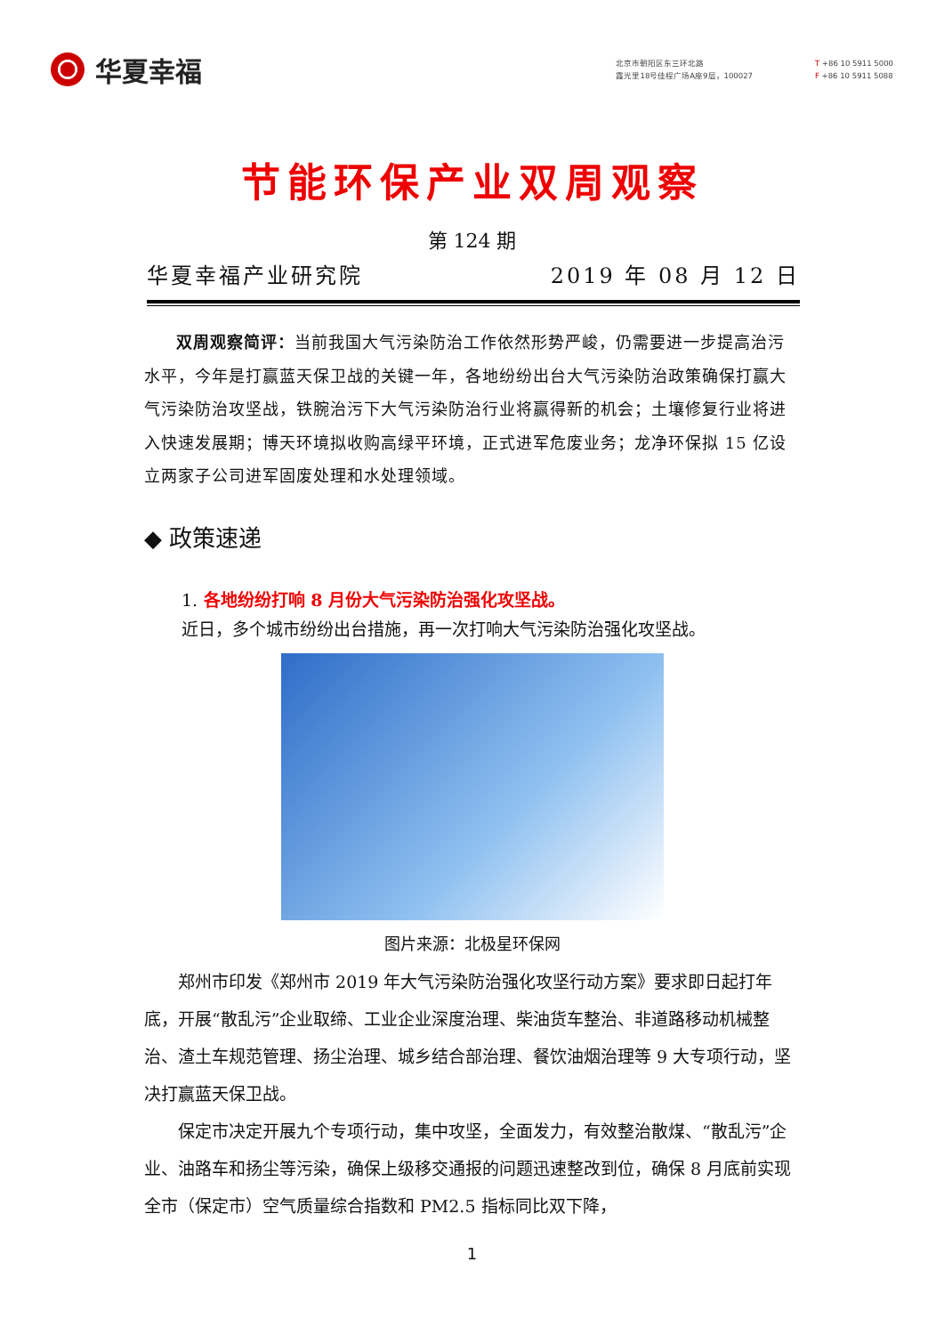华夏幸福
北京市朝阳区东三环北路
霞光里18号佳程广场A座9层，100027
T +86 10 5911 5000
F +86 10 5911 5088
节能环保产业双周观察
第 124 期
华夏幸福产业研究院 2019 年 08 月 12 日
双周观察简评：当前我国大气污染防治工作依然形势严峻，仍需要进一步提高治污水平，今年是打赢蓝天保卫战的关键一年，各地纷纷出台大气污染防治政策确保打赢大气污染防治攻坚战，铁腕治污下大气污染防治行业将赢得新的机会；土壤修复行业将进入快速发展期；博天环境拟收购高绿平环境，正式进军危废业务；龙净环保拟 15 亿设立两家子公司进军固废处理和水处理领域。
◆ 政策速递
1. 各地纷纷打响 8 月份大气污染防治强化攻坚战。
近日，多个城市纷纷出台措施，再一次打响大气污染防治强化攻坚战。
图片来源：北极星环保网
郑州市印发《郑州市 2019 年大气污染防治强化攻坚行动方案》要求即日起打年底，开展“散乱污”企业取缔、工业企业深度治理、柴油货车整治、非道路移动机械整治、渣土车规范管理、扬尘治理、城乡结合部治理、餐饮油烟治理等 9 大专项行动，坚决打赢蓝天保卫战。
保定市决定开展九个专项行动，集中攻坚，全面发力，有效整治散煤、“散乱污”企业、油路车和扬尘等污染，确保上级移交通报的问题迅速整改到位，确保 8 月底前实现全市（保定市）空气质量综合指数和 PM2.5 指标同比双下降，
1